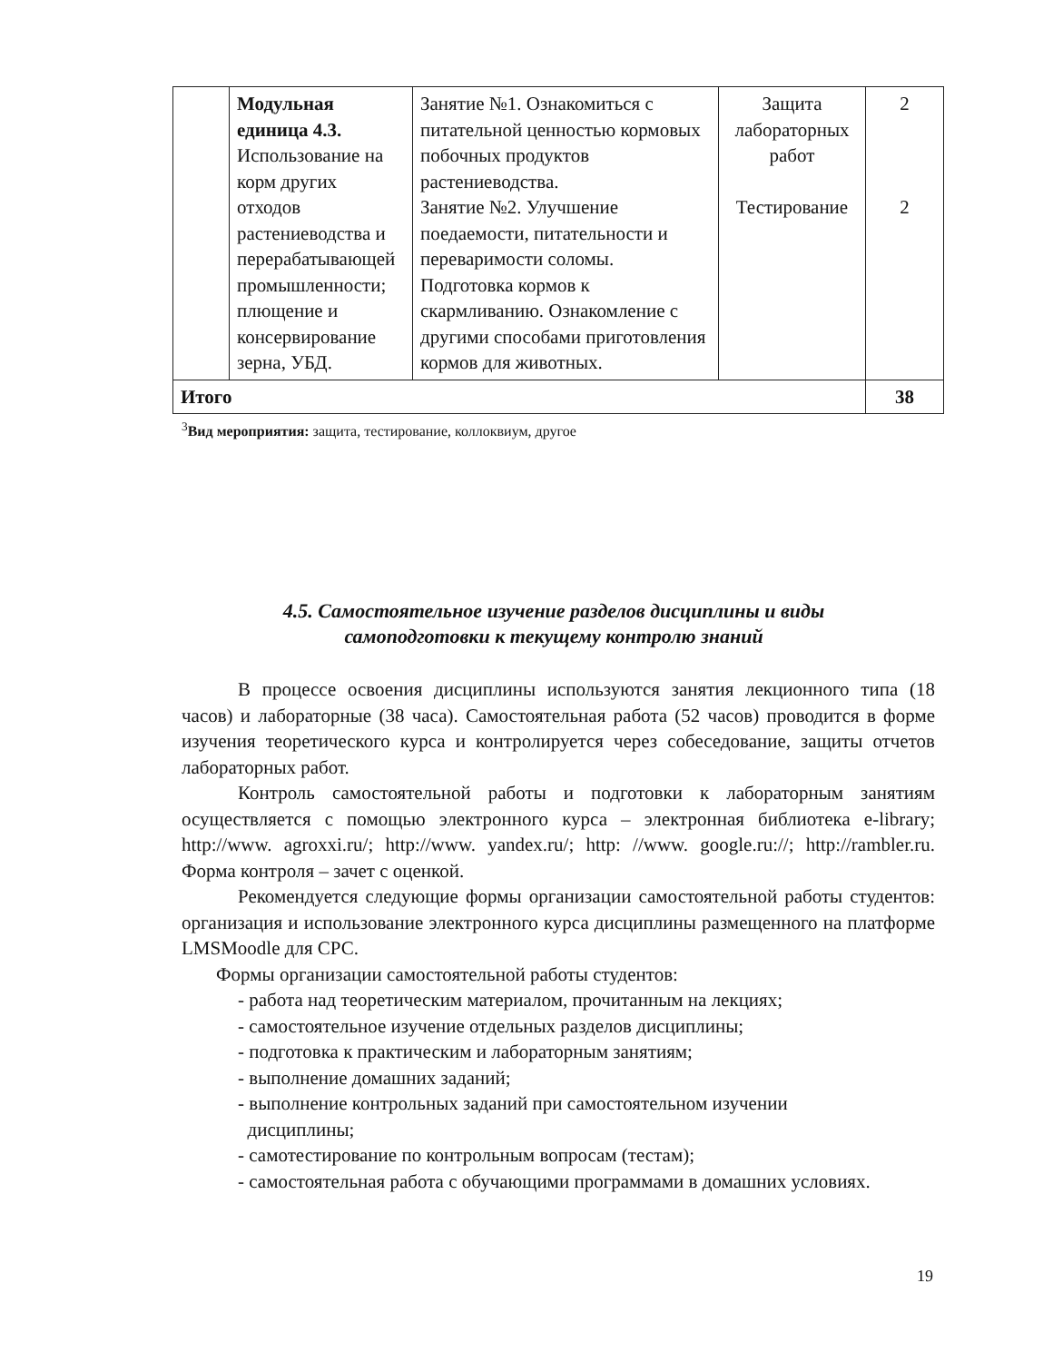| | Модульная единица 4.3. Использование на корм других отходов растениеводства и перерабатывающей промышленности; плющение и консервирование зерна, УБД. | Занятие №1. Ознакомиться с питательной ценностью кормовых побочных продуктов растениеводства. Занятие №2. Улучшение поедаемости, питательности и переваримости соломы. Подготовка кормов к скармливанию. Ознакомление с другими способами приготовления кормов для животных. | Защита лабораторных работ Тестирование | 2 2 |
| Итого | | | | 38 |
<sup>3</sup> Вид мероприятия: защита, тестирование, коллоквиум, другое
4.5. Самостоятельное изучение разделов дисциплины и виды
самоподготовки к текущему контролю знаний
В процессе освоения дисциплины используются занятия лекционного типа (18 часов) и лабораторные (38 часа). Самостоятельная работа (52 часов) проводится в форме изучения теоретического курса и контролируется через собеседование, защиты отчетов лабораторных работ.
Контроль самостоятельной работы и подготовки к лабораторным занятиям осуществляется с помощью электронного курса – электронная библиотека e-library; http://www. agroxxi.ru/; http://www. yandex.ru/; http: //www. google.ru://; http://rambler.ru. Форма контроля – зачет с оценкой.
Рекомендуется следующие формы организации самостоятельной работы студентов: организация и использование электронного курса дисциплины размещенного на платформе LMSMoodle для СРС.
Формы организации самостоятельной работы студентов:
- работа над теоретическим материалом, прочитанным на лекциях;
- самостоятельное изучение отдельных разделов дисциплины;
- подготовка к практическим и лабораторным занятиям;
- выполнение домашних заданий;
- выполнение контрольных заданий при самостоятельном изучении
дисциплины;
- самотестирование по контрольным вопросам (тестам);
- самостоятельная работа с обучающими программами в домашних условиях.
19